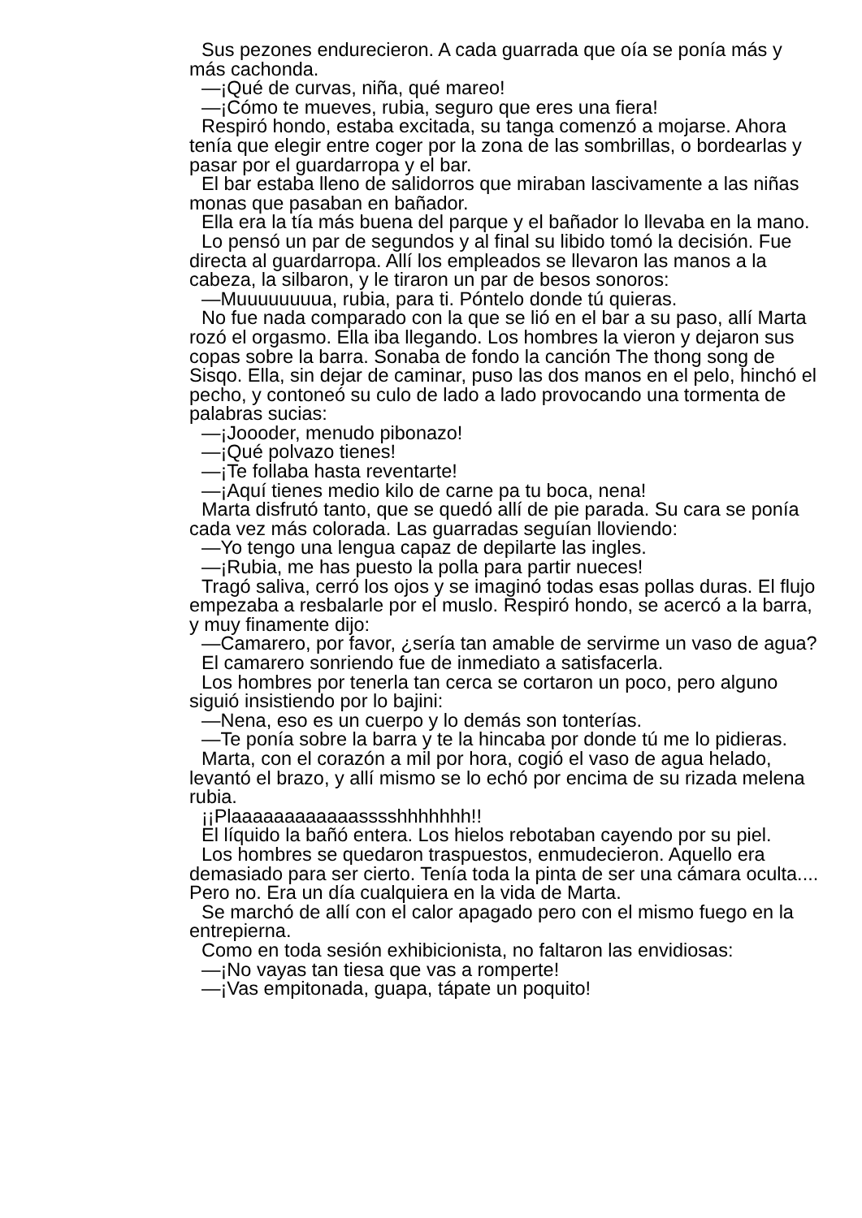Sus pezones endurecieron. A cada guarrada que oía se ponía más y más cachonda.
—¡Qué de curvas, niña, qué mareo!
—¡Cómo te mueves, rubia, seguro que eres una fiera!
Respiró hondo, estaba excitada, su tanga comenzó a mojarse. Ahora tenía que elegir entre coger por la zona de las sombrillas, o bordearlas y pasar por el guardarropa y el bar.
El bar estaba lleno de salidorros que miraban lascivamente a las niñas monas que pasaban en bañador.
Ella era la tía más buena del parque y el bañador lo llevaba en la mano.
Lo pensó un par de segundos y al final su libido tomó la decisión. Fue directa al guardarropa. Allí los empleados se llevaron las manos a la cabeza, la silbaron, y le tiraron un par de besos sonoros:
—Muuuuuuuua, rubia, para ti. Póntelo donde tú quieras.
No fue nada comparado con la que se lió en el bar a su paso, allí Marta rozó el orgasmo. Ella iba llegando. Los hombres la vieron y dejaron sus copas sobre la barra. Sonaba de fondo la canción The thong song de Sisqo. Ella, sin dejar de caminar, puso las dos manos en el pelo, hinchó el pecho, y contoneó su culo de lado a lado provocando una tormenta de palabras sucias:
—¡Joooder, menudo pibonazo!
—¡Qué polvazo tienes!
—¡Te follaba hasta reventarte!
—¡Aquí tienes medio kilo de carne pa tu boca, nena!
Marta disfrutó tanto, que se quedó allí de pie parada. Su cara se ponía cada vez más colorada. Las guarradas seguían lloviendo:
—Yo tengo una lengua capaz de depilarte las ingles.
—¡Rubia, me has puesto la polla para partir nueces!
Tragó saliva, cerró los ojos y se imaginó todas esas pollas duras. El flujo empezaba a resbalarle por el muslo. Respiró hondo, se acercó a la barra, y muy finamente dijo:
—Camarero, por favor, ¿sería tan amable de servirme un vaso de agua?
El camarero sonriendo fue de inmediato a satisfacerla.
Los hombres por tenerla tan cerca se cortaron un poco, pero alguno siguió insistiendo por lo bajini:
—Nena, eso es un cuerpo y lo demás son tonterías.
—Te ponía sobre la barra y te la hincaba por donde tú me lo pidieras.
Marta, con el corazón a mil por hora, cogió el vaso de agua helado, levantó el brazo, y allí mismo se lo echó por encima de su rizada melena rubia.
¡¡Plaaaaaaaaaaaasssshhhhhhh!!
El líquido la bañó entera. Los hielos rebotaban cayendo por su piel.
Los hombres se quedaron traspuestos, enmudecieron. Aquello era demasiado para ser cierto. Tenía toda la pinta de ser una cámara oculta.... Pero no. Era un día cualquiera en la vida de Marta.
Se marchó de allí con el calor apagado pero con el mismo fuego en la entrepierna.
Como en toda sesión exhibicionista, no faltaron las envidiosas:
—¡No vayas tan tiesa que vas a romperte!
—¡Vas empitonada, guapa, tápate un poquito!